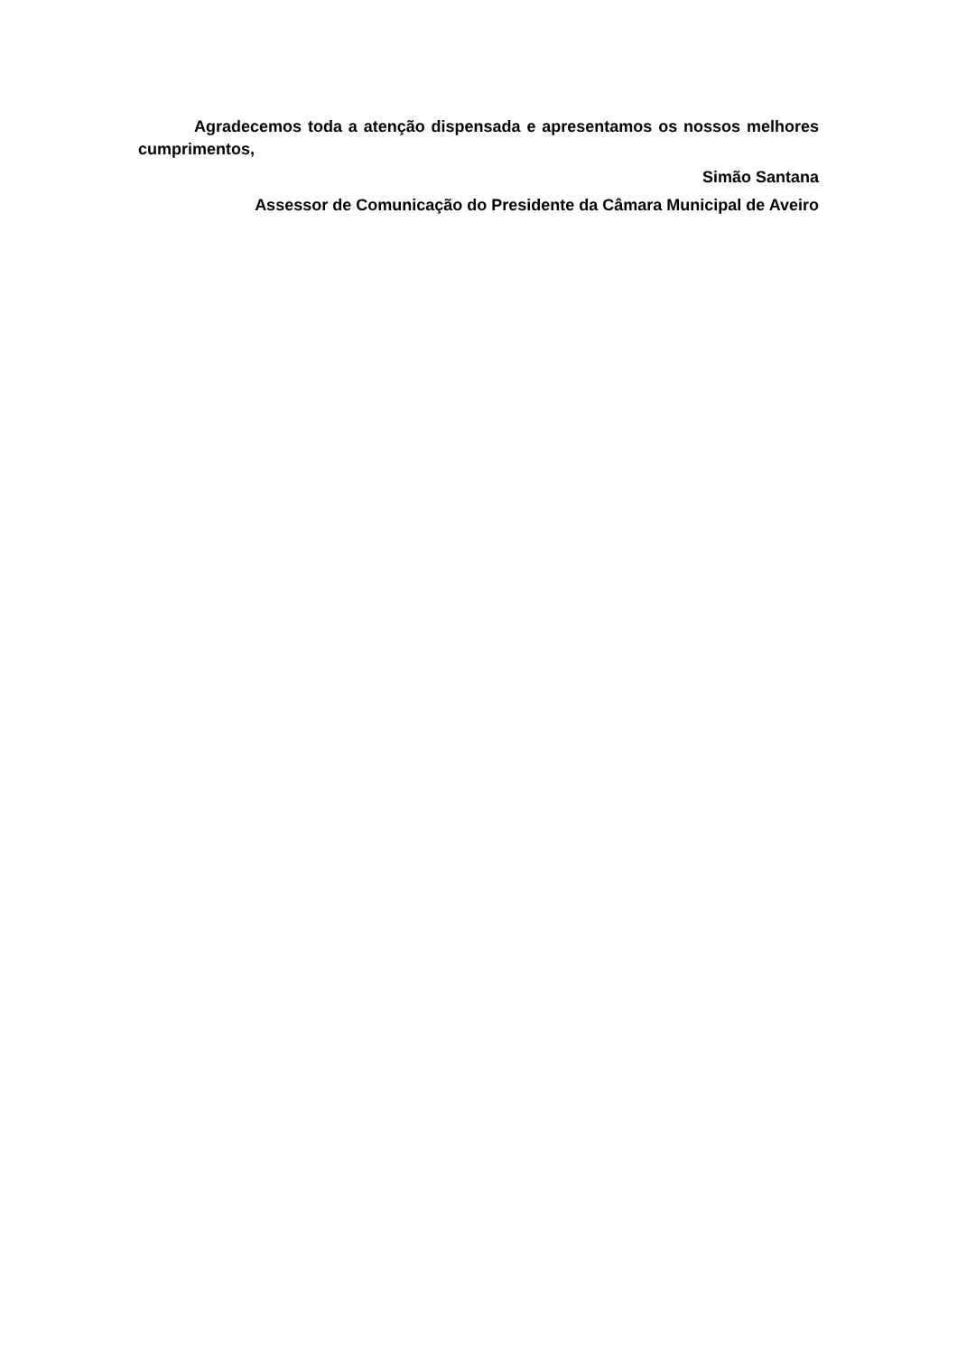Agradecemos toda a atenção dispensada e apresentamos os nossos melhores cumprimentos,
Simão Santana
Assessor de Comunicação do Presidente da Câmara Municipal de Aveiro